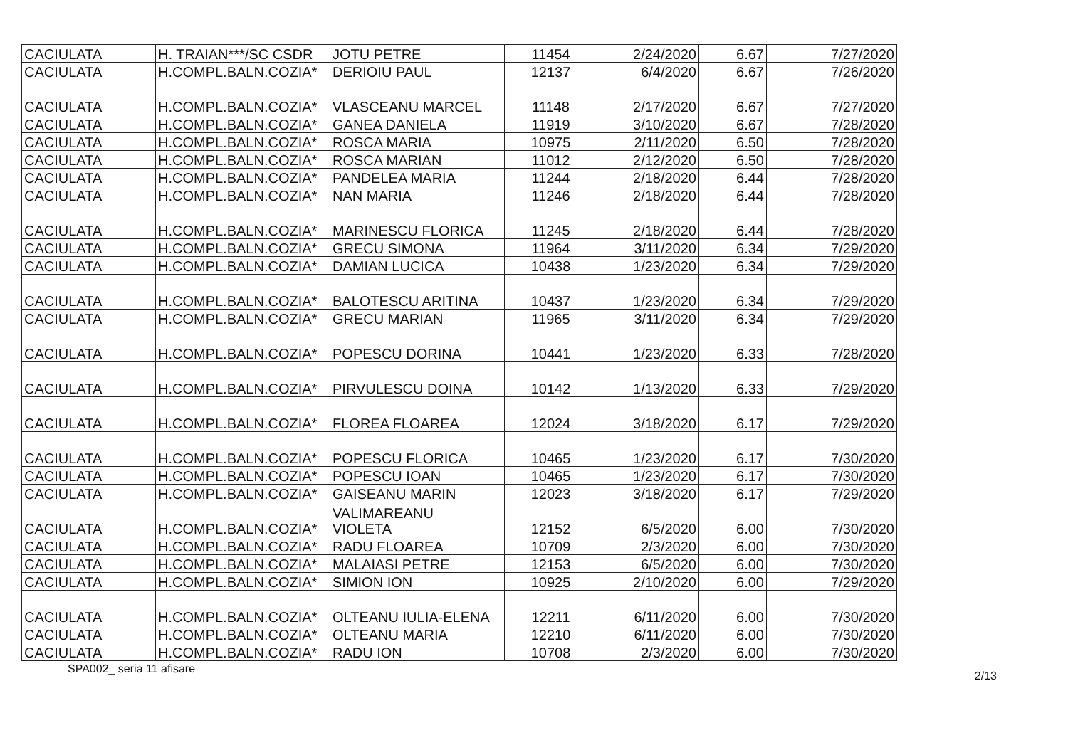| CACIULATA | H. TRAIAN***/SC CSDR | JOTU PETRE | 11454 | 2/24/2020 | 6.67 | 7/27/2020 |
| CACIULATA | H.COMPL.BALN.COZIA* | DERIOIU PAUL | 12137 | 6/4/2020 | 6.67 | 7/26/2020 |
| CACIULATA | H.COMPL.BALN.COZIA* | VLASCEANU MARCEL | 11148 | 2/17/2020 | 6.67 | 7/27/2020 |
| CACIULATA | H.COMPL.BALN.COZIA* | GANEA DANIELA | 11919 | 3/10/2020 | 6.67 | 7/28/2020 |
| CACIULATA | H.COMPL.BALN.COZIA* | ROSCA MARIA | 10975 | 2/11/2020 | 6.50 | 7/28/2020 |
| CACIULATA | H.COMPL.BALN.COZIA* | ROSCA MARIAN | 11012 | 2/12/2020 | 6.50 | 7/28/2020 |
| CACIULATA | H.COMPL.BALN.COZIA* | PANDELEA MARIA | 11244 | 2/18/2020 | 6.44 | 7/28/2020 |
| CACIULATA | H.COMPL.BALN.COZIA* | NAN MARIA | 11246 | 2/18/2020 | 6.44 | 7/28/2020 |
| CACIULATA | H.COMPL.BALN.COZIA* | MARINESCU FLORICA | 11245 | 2/18/2020 | 6.44 | 7/28/2020 |
| CACIULATA | H.COMPL.BALN.COZIA* | GRECU SIMONA | 11964 | 3/11/2020 | 6.34 | 7/29/2020 |
| CACIULATA | H.COMPL.BALN.COZIA* | DAMIAN LUCICA | 10438 | 1/23/2020 | 6.34 | 7/29/2020 |
| CACIULATA | H.COMPL.BALN.COZIA* | BALOTESCU ARITINA | 10437 | 1/23/2020 | 6.34 | 7/29/2020 |
| CACIULATA | H.COMPL.BALN.COZIA* | GRECU MARIAN | 11965 | 3/11/2020 | 6.34 | 7/29/2020 |
| CACIULATA | H.COMPL.BALN.COZIA* | POPESCU DORINA | 10441 | 1/23/2020 | 6.33 | 7/28/2020 |
| CACIULATA | H.COMPL.BALN.COZIA* | PIRVULESCU DOINA | 10142 | 1/13/2020 | 6.33 | 7/29/2020 |
| CACIULATA | H.COMPL.BALN.COZIA* | FLOREA FLOAREA | 12024 | 3/18/2020 | 6.17 | 7/29/2020 |
| CACIULATA | H.COMPL.BALN.COZIA* | POPESCU FLORICA | 10465 | 1/23/2020 | 6.17 | 7/30/2020 |
| CACIULATA | H.COMPL.BALN.COZIA* | POPESCU IOAN | 10465 | 1/23/2020 | 6.17 | 7/30/2020 |
| CACIULATA | H.COMPL.BALN.COZIA* | GAISEANU MARIN | 12023 | 3/18/2020 | 6.17 | 7/29/2020 |
| CACIULATA | H.COMPL.BALN.COZIA* | VALIMAREANU VIOLETA | 12152 | 6/5/2020 | 6.00 | 7/30/2020 |
| CACIULATA | H.COMPL.BALN.COZIA* | RADU FLOAREA | 10709 | 2/3/2020 | 6.00 | 7/30/2020 |
| CACIULATA | H.COMPL.BALN.COZIA* | MALAIASI PETRE | 12153 | 6/5/2020 | 6.00 | 7/30/2020 |
| CACIULATA | H.COMPL.BALN.COZIA* | SIMION ION | 10925 | 2/10/2020 | 6.00 | 7/29/2020 |
| CACIULATA | H.COMPL.BALN.COZIA* | OLTEANU IULIA-ELENA | 12211 | 6/11/2020 | 6.00 | 7/30/2020 |
| CACIULATA | H.COMPL.BALN.COZIA* | OLTEANU MARIA | 12210 | 6/11/2020 | 6.00 | 7/30/2020 |
| CACIULATA | H.COMPL.BALN.COZIA* | RADU ION | 10708 | 2/3/2020 | 6.00 | 7/30/2020 |
SPA002_ seria 11 afisare 2/13